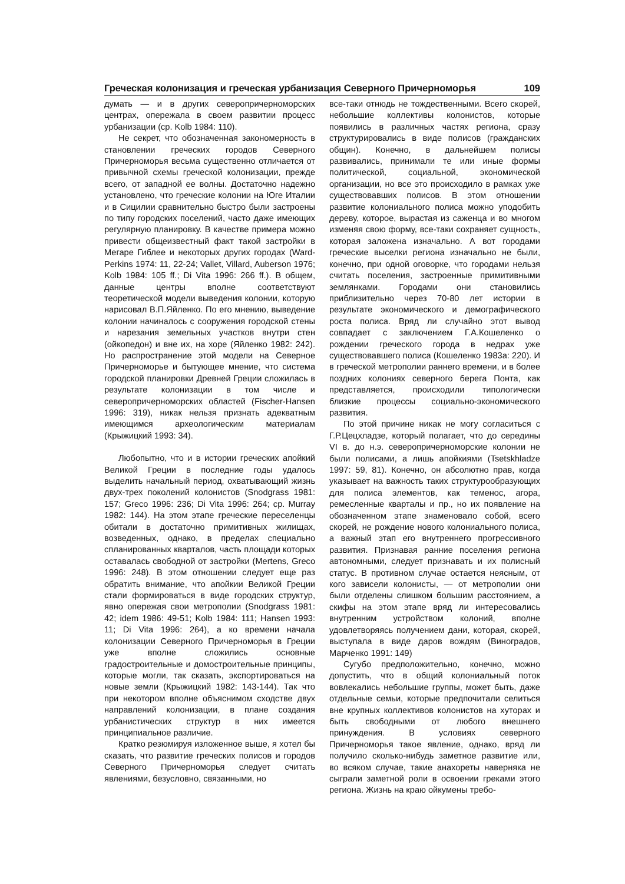Греческая колонизация и греческая урбанизация Северного Причерноморья 109
думать — и в других северопричерноморских центрах, опережала в своем развитии процесс урбанизации (ср. Kolb 1984: 110).
Не секрет, что обозначенная закономерность в становлении греческих городов Северного Причерноморья весьма существенно отличается от привычной схемы греческой колонизации, прежде всего, от западной ее волны. Достаточно надежно установлено, что греческие колонии на Юге Италии и в Сицилии сравнительно быстро были застроены по типу городских поселений, часто даже имеющих регулярную планировку. В качестве примера можно привести общеизвестный факт такой застройки в Мегаре Гиблее и некоторых других городах (Ward-Perkins 1974: 11, 22-24; Vallet, Villard, Auberson 1976; Kolb 1984: 105 ff.; Di Vita 1996: 266 ff.). В общем, данные центры вполне соответствуют теоретической модели выведения колонии, которую нарисовал В.П.Яйленко. По его мнению, выведение колонии начиналось с сооружения городской стены и нарезания земельных участков внутри стен (ойкопедон) и вне их, на хоре (Яйленко 1982: 242). Но распространение этой модели на Северное Причерноморье и бытующее мнение, что система городской планировки Древней Греции сложилась в результате колонизации в том числе и северопричерноморских областей (Fischer-Hansen 1996: 319), никак нельзя признать адекватным имеющимся археологическим материалам (Крыжицкий 1993: 34).
Любопытно, что и в истории греческих апойкий Великой Греции в последние годы удалось выделить начальный период, охватывающий жизнь двух-трех поколений колонистов (Snodgrass 1981: 157; Greco 1996: 236; Di Vita 1996: 264; ср. Murray 1982: 144). На этом этапе греческие переселенцы обитали в достаточно примитивных жилищах, возведенных, однако, в пределах специально спланированных кварталов, часть площади которых оставалась свободной от застройки (Mertens, Greco 1996: 248). В этом отношении следует еще раз обратить внимание, что апойкии Великой Греции стали формироваться в виде городских структур, явно опережая свои метрополии (Snodgrass 1981: 42; idem 1986: 49-51; Kolb 1984: 111; Hansen 1993: 11; Di Vita 1996: 264), а ко времени начала колонизации Северного Причерноморья в Греции уже вполне сложились основные градостроительные и домостроительные принципы, которые могли, так сказать, экспортироваться на новые земли (Крыжицкий 1982: 143-144). Так что при некотором вполне объяснимом сходстве двух направлений колонизации, в плане создания урбанистических структур в них имеется принципиальное различие.
Кратко резюмируя изложенное выше, я хотел бы сказать, что развитие греческих полисов и городов Северного Причерноморья следует считать явлениями, безусловно, связанными, но
все-таки отнюдь не тождественными. Всего скорей, небольшие коллективы колонистов, которые появились в различных частях региона, сразу структурировались в виде полисов (гражданских общин). Конечно, в дальнейшем полисы развивались, принимали те или иные формы политической, социальной, экономической организации, но все это происходило в рамках уже существовавших полисов. В этом отношении развитие колониального полиса можно уподобить дереву, которое, вырастая из саженца и во многом изменяя свою форму, все-таки сохраняет сущность, которая заложена изначально. А вот городами греческие выселки региона изначально не были, конечно, при одной оговорке, что городами нельзя считать поселения, застроенные примитивными землянками. Городами они становились приблизительно через 70-80 лет истории в результате экономического и демографического роста полиса. Вряд ли случайно этот вывод совпадает с заключением Г.А.Кошеленко о рождении греческого города в недрах уже существовавшего полиса (Кошеленко 1983а: 220). И в греческой метрополии раннего времени, и в более поздних колониях северного берега Понта, как представляется, происходили типологически близкие процессы социально-экономического развития.
По этой причине никак не могу согласиться с Г.Р.Цецхладзе, который полагает, что до середины VI в. до н.э. северопричерноморские колонии не были полисами, а лишь апойкиями (Tsetskhladze 1997: 59, 81). Конечно, он абсолютно прав, когда указывает на важность таких структурообразующих для полиса элементов, как теменос, агора, ремесленные кварталы и пр., но их появление на обозначенном этапе знаменовало собой, всего скорей, не рождение нового колониального полиса, а важный этап его внутреннего прогрессивного развития. Признавая ранние поселения региона автономными, следует признавать и их полисный статус. В противном случае остается неясным, от кого зависели колонисты, — от метрополии они были отделены слишком большим расстоянием, а скифы на этом этапе вряд ли интересовались внутренним устройством колоний, вполне удовлетворяясь получением дани, которая, скорей, выступала в виде даров вождям (Виноградов, Марченко 1991: 149)
Сугубо предположительно, конечно, можно допустить, что в общий колониальный поток вовлекались небольшие группы, может быть, даже отдельные семьи, которые предпочитали селиться вне крупных коллективов колонистов на хуторах и быть свободными от любого внешнего принуждения. В условиях северного Причерноморья такое явление, однако, вряд ли получило сколько-нибудь заметное развитие или, во всяком случае, такие анахореты наверняка не сыграли заметной роли в освоении греками этого региона. Жизнь на краю ойкумены требо-